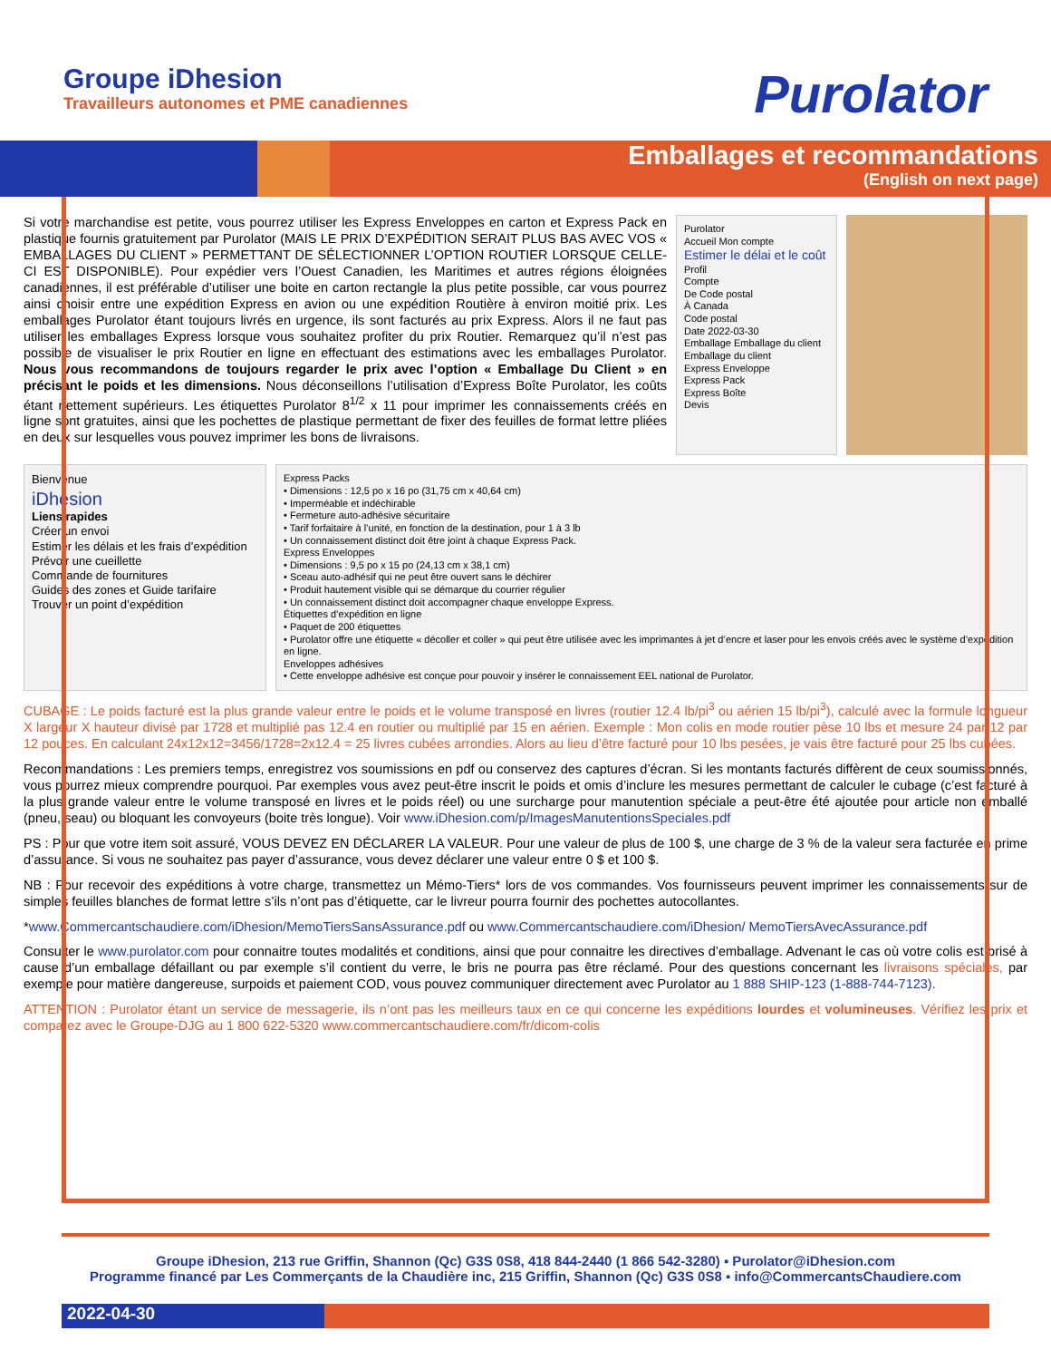Groupe iDhesion
Travailleurs autonomes et PME canadiennes
Purolator
Emballages et recommandations
(English on next page)
Si votre marchandise est petite, vous pourrez utiliser les Express Enveloppes en carton et Express Pack en plastique fournis gratuitement par Purolator (MAIS LE PRIX D’EXPÉDITION SERAIT PLUS BAS AVEC VOS « EMBALLAGES DU CLIENT » PERMETTANT DE SÉLECTIONNER L’OPTION ROUTIER LORSQUE CELLE-CI EST DISPONIBLE). Pour expédier vers l’Ouest Canadien, les Maritimes et autres régions éloignées canadiennes, il est préférable d’utiliser une boite en carton rectangle la plus petite possible, car vous pourrez ainsi choisir entre une expédition Express en avion ou une expédition Routière à environ moitié prix. Les emballages Purolator étant toujours livrés en urgence, ils sont facturés au prix Express. Alors il ne faut pas utiliser les emballages Express lorsque vous souhaitez profiter du prix Routier. Remarquez qu’il n’est pas possible de visualiser le prix Routier en ligne en effectuant des estimations avec les emballages Purolator. Nous vous recommandons de toujours regarder le prix avec l’option « Emballage Du Client » en précisant le poids et les dimensions. Nous déconseillons l’utilisation d’Express Boîte Purolator, les coûts étant nettement supérieurs. Les étiquettes Purolator 8<sup>1/2</sup> x 11 pour imprimer les connaissements créés en ligne sont gratuites, ainsi que les pochettes de plastique permettant de fixer des feuilles de format lettre pliées en deux sur lesquelles vous pouvez imprimer les bons de livraisons.
Purolator
Accueil Mon compte
Estimer le délai et le coût
Profil
Compte
De Code postal
À Canada
Code postal
Date 2022-03-30
Emballage Emballage du client
Emballage du client
Express Enveloppe
Express Pack
Express Boîte
Devis
Bienvenue
iDhesion
Liens rapides
Créer un envoi
Estimer les délais et les frais d’expédition
Prévoir une cueillette
Commande de fournitures
Guides des zones et Guide tarifaire
Trouver un point d’expédition
Express Packs
• Dimensions : 12,5 po x 16 po (31,75 cm x 40,64 cm)
• Imperméable et indéchirable
• Fermeture auto-adhésive sécuritaire
• Tarif forfaitaire à l’unité, en fonction de la destination, pour 1 à 3 lb
• Un connaissement distinct doit être joint à chaque Express Pack.
Express Enveloppes
• Dimensions : 9,5 po x 15 po (24,13 cm x 38,1 cm)
• Sceau auto-adhésif qui ne peut être ouvert sans le déchirer
• Produit hautement visible qui se démarque du courrier régulier
• Un connaissement distinct doit accompagner chaque enveloppe Express.
Étiquettes d’expédition en ligne
• Paquet de 200 étiquettes
• Purolator offre une étiquette « décoller et coller » qui peut être utilisée avec les imprimantes à jet d’encre et laser pour les envois créés avec le système d’expédition en ligne.
Enveloppes adhésives
• Cette enveloppe adhésive est conçue pour pouvoir y insérer le connaissement EEL national de Purolator.
CUBAGE : Le poids facturé est la plus grande valeur entre le poids et le volume transposé en livres (routier 12.4 lb/pi<sup>3</sup> ou aérien 15 lb/pi<sup>3</sup>), calculé avec la formule longueur X largeur X hauteur divisé par 1728 et multiplié pas 12.4 en routier ou multiplié par 15 en aérien. Exemple : Mon colis en mode routier pèse 10 lbs et mesure 24 par 12 par 12 pouces. En calculant 24x12x12=3456/1728=2x12.4 = 25 livres cubées arrondies. Alors au lieu d’être facturé pour 10 lbs pesées, je vais être facturé pour 25 lbs cubées.
Recommandations : Les premiers temps, enregistrez vos soumissions en pdf ou conservez des captures d’écran. Si les montants facturés diffèrent de ceux soumissionnés, vous pourrez mieux comprendre pourquoi. Par exemples vous avez peut-être inscrit le poids et omis d’inclure les mesures permettant de calculer le cubage (c’est facturé à la plus grande valeur entre le volume transposé en livres et le poids réel) ou une surcharge pour manutention spéciale a peut-être été ajoutée pour article non emballé (pneu, seau) ou bloquant les convoyeurs (boite très longue). Voir www.iDhesion.com/p/ImagesManutentionsSpeciales.pdf
PS : Pour que votre item soit assuré, VOUS DEVEZ EN DÉCLARER LA VALEUR. Pour une valeur de plus de 100 $, une charge de 3 % de la valeur sera facturée en prime d’assurance. Si vous ne souhaitez pas payer d’assurance, vous devez déclarer une valeur entre 0 $ et 100 $.
NB : Pour recevoir des expéditions à votre charge, transmettez un Mémo-Tiers* lors de vos commandes. Vos fournisseurs peuvent imprimer les connaissements sur de simples feuilles blanches de format lettre s’ils n’ont pas d’étiquette, car le livreur pourra fournir des pochettes autocollantes.
*www.Commercantschaudiere.com/iDhesion/MemoTiersSansAssurance.pdf ou www.Commercantschaudiere.com/iDhesion/ MemoTiersAvecAssurance.pdf
Consulter le www.purolator.com pour connaitre toutes modalités et conditions, ainsi que pour connaitre les directives d’emballage. Advenant le cas où votre colis est brisé à cause d’un emballage défaillant ou par exemple s’il contient du verre, le bris ne pourra pas être réclamé. Pour des questions concernant les livraisons spéciales, par exemple pour matière dangereuse, surpoids et paiement COD, vous pouvez communiquer directement avec Purolator au 1 888 SHIP-123 (1-888-744-7123).
ATTENTION : Purolator étant un service de messagerie, ils n’ont pas les meilleurs taux en ce qui concerne les expéditions lourdes et volumineuses. Vérifiez les prix et comparez avec le Groupe-DJG au 1 800 622-5320 www.commercantschaudiere.com/fr/dicom-colis
Groupe iDhesion, 213 rue Griffin, Shannon (Qc) G3S 0S8, 418 844-2440 (1 866 542-3280) ▪ Purolator@iDhesion.com
Programme financé par Les Commerçants de la Chaudière inc, 215 Griffin, Shannon (Qc) G3S 0S8 ▪ info@CommercantsChaudiere.com
2022-04-30